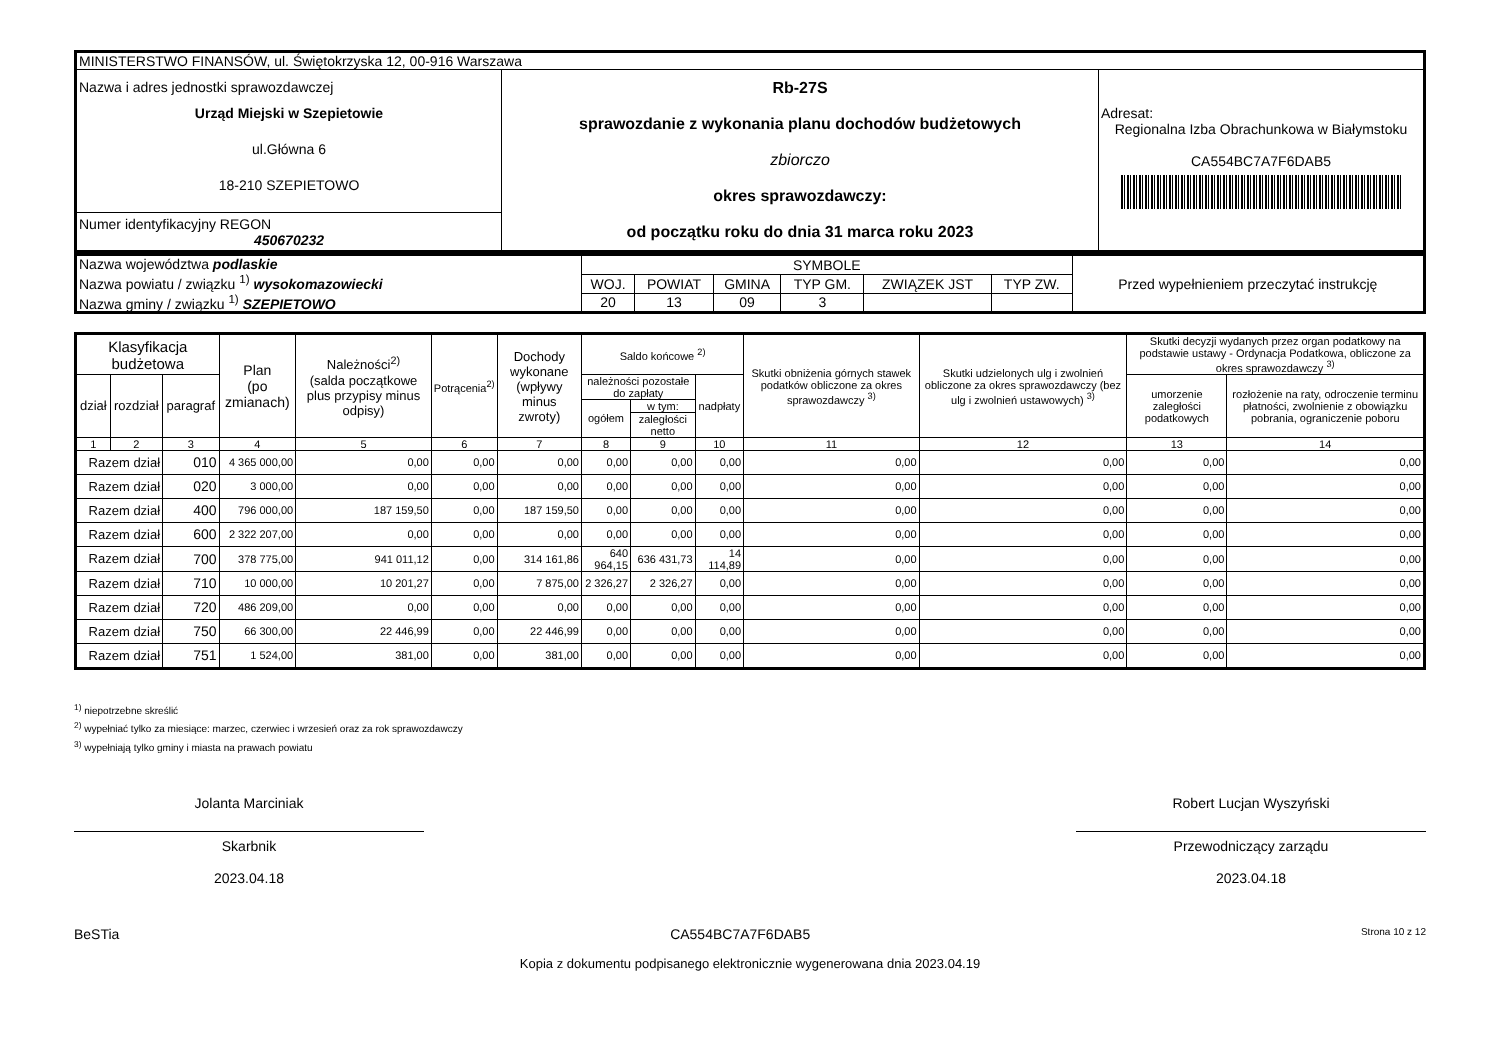| MINISTERSTWO FINANSÓW, ul. Świętokrzyska 12, 00-916 Warszawa | | |
| Nazwa i adres jednostki sprawozdawczej Urząd Miejski w Szepietowie ul.Główna 6 18-210 SZEPIETOWO | Rb-27S sprawozdanie z wykonania planu dochodów budżetowych zbiorczo okres sprawozdawczy: od początku roku do dnia 31 marca roku 2023 | Adresat: Regionalna Izba Obrachunkowa w Białymstoku CA554BC7A7F6DAB5 |
| Numer identyfikacyjny REGON 450670232 | | |
| Nazwa województwa podlaskie Nazwa powiatu / związku <sup>1)</sup> wysokomazowiecki Nazwa gminy / związku <sup>1)</sup> SZEPIETOWO | SYMBOLE | | | | | | Przed wypełnieniem przeczytać instrukcję |
| | WOJ. | POWIAT | GMINA | TYP GM. | ZWIĄZEK JST | TYP ZW. | |
| | 20 | 13 | 09 | 3 | | | |
| Klasyfikacja budżetowa | | | Plan (po zmianach) | Należności<sup>2)</sup> (salda początkowe plus przypisy minus odpisy) | Potrącenia<sup>2)</sup> | Dochody wykonane (wpływy minus zwroty) | Saldo końcowe <sup>2)</sup> | | | Skutki obniżenia górnych stawek podatków obliczone za okres sprawozdawczy <sup>3)</sup> | Skutki udzielonych ulg i zwolnień obliczone za okres sprawozdawczy (bez ulg i zwolnień ustawowych) <sup>3)</sup> | Skutki decyzji wydanych przez organ podatkowy na podstawie ustawy - Ordynacja Podatkowa, obliczone za okres sprawozdawczy <sup>3)</sup> | |
| --- | --- | --- | --- | --- | --- | --- | --- | --- | --- | --- | --- | --- | --- |
| dział | rozdział | paragraf | | | | | należności pozostałe do zapłaty | | nadpłaty | | | umorzenie zaległości podatkowych | rozłożenie na raty, odroczenie terminu płatności, zwolnienie z obowiązku pobrania, ograniczenie poboru |
| | | | | | | | ogółem | w tym: | | | | | |
| | | | | | | | | zaległości netto | | | | | |
| 1 | 2 | 3 | 4 | 5 | 6 | 7 | 8 | 9 | 10 | 11 | 12 | 13 | 14 |
| Razem dział | | 010 | 4 365 000,00 | 0,00 | 0,00 | 0,00 | 0,00 | 0,00 | 0,00 | 0,00 | 0,00 | 0,00 | 0,00 |
| Razem dział | | 020 | 3 000,00 | 0,00 | 0,00 | 0,00 | 0,00 | 0,00 | 0,00 | 0,00 | 0,00 | 0,00 | 0,00 |
| Razem dział | | 400 | 796 000,00 | 187 159,50 | 0,00 | 187 159,50 | 0,00 | 0,00 | 0,00 | 0,00 | 0,00 | 0,00 | 0,00 |
| Razem dział | | 600 | 2 322 207,00 | 0,00 | 0,00 | 0,00 | 0,00 | 0,00 | 0,00 | 0,00 | 0,00 | 0,00 | 0,00 |
| Razem dział | | 700 | 378 775,00 | 941 011,12 | 0,00 | 314 161,86 | 640 964,15 | 636 431,73 | 14 114,89 | 0,00 | 0,00 | 0,00 | 0,00 |
| Razem dział | | 710 | 10 000,00 | 10 201,27 | 0,00 | 7 875,00 | 2 326,27 | 2 326,27 | 0,00 | 0,00 | 0,00 | 0,00 | 0,00 |
| Razem dział | | 720 | 486 209,00 | 0,00 | 0,00 | 0,00 | 0,00 | 0,00 | 0,00 | 0,00 | 0,00 | 0,00 | 0,00 |
| Razem dział | | 750 | 66 300,00 | 22 446,99 | 0,00 | 22 446,99 | 0,00 | 0,00 | 0,00 | 0,00 | 0,00 | 0,00 | 0,00 |
| Razem dział | | 751 | 1 524,00 | 381,00 | 0,00 | 381,00 | 0,00 | 0,00 | 0,00 | 0,00 | 0,00 | 0,00 | 0,00 |
<sup>1)</sup> niepotrzebne skreślić
<sup>2)</sup> wypełniać tylko za miesiące: marzec, czerwiec i wrzesień oraz za rok sprawozdawczy
<sup>3)</sup> wypełniają tylko gminy i miasta na prawach powiatu
Jolanta Marciniak
Skarbnik
2023.04.18
Robert Lucjan Wyszyński
Przewodniczący zarządu
2023.04.18
BeSTia CA554BC7A7F6DAB5 Strona 10 z 12
Kopia z dokumentu podpisanego elektronicznie wygenerowana dnia 2023.04.19